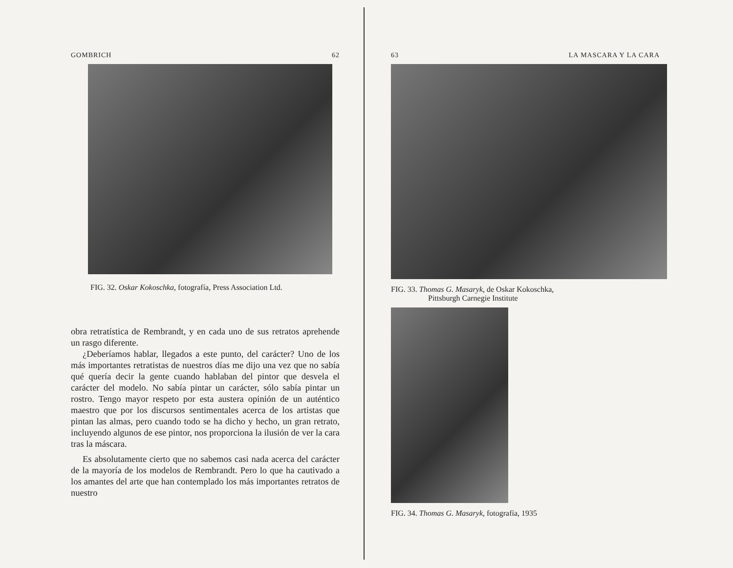GOMBRICH 62
FIG. 32. Oskar Kokoschka, fotografía, Press Association Ltd.
obra retratística de Rembrandt, y en cada uno de sus retratos aprehende un rasgo diferente.
¿Deberíamos hablar, llegados a este punto, del carácter? Uno de los más importantes retratistas de nuestros días me dijo una vez que no sabía qué quería decir la gente cuando hablaban del pintor que desvela el carácter del modelo. No sabía pintar un carácter, sólo sabía pintar un rostro. Tengo mayor respeto por esta austera opinión de un auténtico maestro que por los discursos sentimentales acerca de los artistas que pintan las almas, pero cuando todo se ha dicho y hecho, un gran retrato, incluyendo algunos de ese pintor, nos proporciona la ilusión de ver la cara tras la máscara.
Es absolutamente cierto que no sabemos casi nada acerca del carácter de la mayoría de los modelos de Rembrandt. Pero lo que ha cautivado a los amantes del arte que han contemplado los más importantes retratos de nuestro
63 LA MASCARA Y LA CARA
FIG. 33. Thomas G. Masaryk, de Oskar Kokoschka,
Pittsburgh Carnegie Institute
FIG. 34. Thomas G. Masaryk, fotografía, 1935